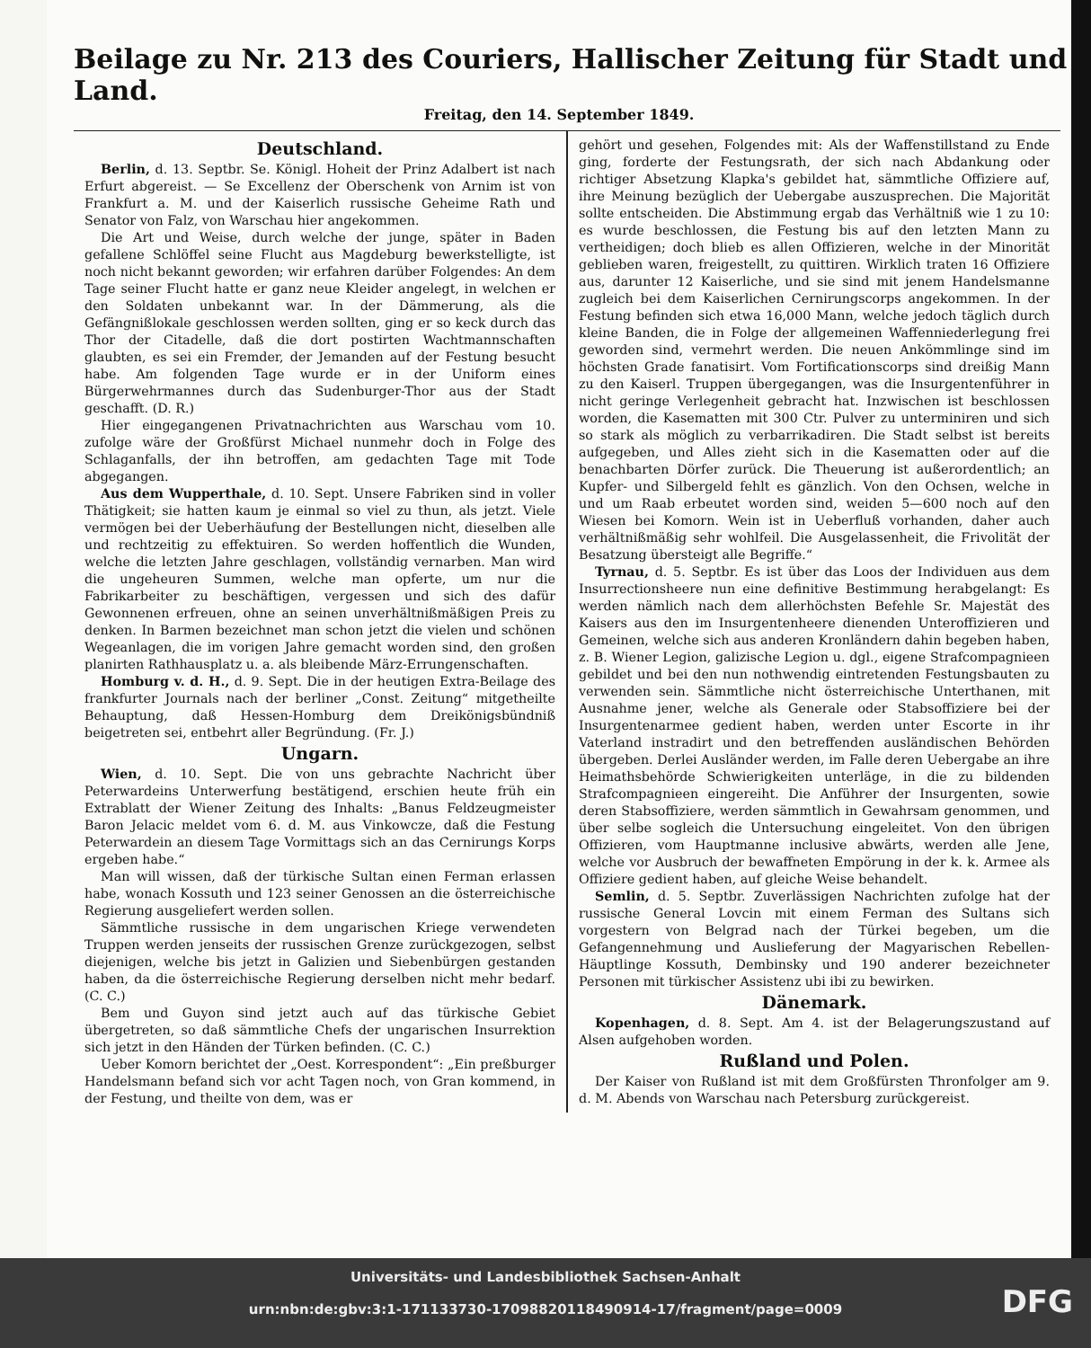Beilage zu Nr. 213 des Couriers, Hallischer Zeitung für Stadt und Land.
Freitag, den 14. September 1849.
Deutschland.
Berlin, d. 13. Septbr. Se. Königl. Hoheit der Prinz Adalbert ist nach Erfurt abgereist. — Se Excellenz der Oberschenk von Arnim ist von Frankfurt a. M. und der Kaiserlich russische Geheime Rath und Senator von Falz, von Warschau hier angekommen.
Die Art und Weise, durch welche der junge, später in Baden gefallene Schlöffel seine Flucht aus Magdeburg bewerkstelligte, ist noch nicht bekannt geworden; wir erfahren darüber Folgendes: An dem Tage seiner Flucht hatte er ganz neue Kleider angelegt, in welchen er den Soldaten unbekannt war. In der Dämmerung, als die Gefängnißlokale geschlossen werden sollten, ging er so keck durch das Thor der Citadelle, daß die dort postirten Wachtmannschaften glaubten, es sei ein Fremder, der Jemanden auf der Festung besucht habe. Am folgenden Tage wurde er in der Uniform eines Bürgerwehrmannes durch das Sudenburger-Thor aus der Stadt geschafft. (D. R.)
Hier eingegangenen Privatnachrichten aus Warschau vom 10. zufolge wäre der Großfürst Michael nunmehr doch in Folge des Schlaganfalls, der ihn betroffen, am gedachten Tage mit Tode abgegangen.
Aus dem Wupperthale, d. 10. Sept. Unsere Fabriken sind in voller Thätigkeit; sie hatten kaum je einmal so viel zu thun, als jetzt. Viele vermögen bei der Ueberhäufung der Bestellungen nicht, dieselben alle und rechtzeitig zu effektuiren. So werden hoffentlich die Wunden, welche die letzten Jahre geschlagen, vollständig vernarben. Man wird die ungeheuren Summen, welche man opferte, um nur die Fabrikarbeiter zu beschäftigen, vergessen und sich des dafür Gewonnenen erfreuen, ohne an seinen unverhältnißmäßigen Preis zu denken. In Barmen bezeichnet man schon jetzt die vielen und schönen Wegeanlagen, die im vorigen Jahre gemacht worden sind, den großen planirten Rathhausplatz u. a. als bleibende März-Errungenschaften.
Homburg v. d. H., d. 9. Sept. Die in der heutigen Extra-Beilage des frankfurter Journals nach der berliner „Const. Zeitung“ mitgetheilte Behauptung, daß Hessen-Homburg dem Dreikönigsbündniß beigetreten sei, entbehrt aller Begründung. (Fr. J.)
Ungarn.
Wien, d. 10. Sept. Die von uns gebrachte Nachricht über Peterwardeins Unterwerfung bestätigend, erschien heute früh ein Extrablatt der Wiener Zeitung des Inhalts: „Banus Feldzeugmeister Baron Jelacic meldet vom 6. d. M. aus Vinkowcze, daß die Festung Peterwardein an diesem Tage Vormittags sich an das Cernirungs Korps ergeben habe.“
Man will wissen, daß der türkische Sultan einen Ferman erlassen habe, wonach Kossuth und 123 seiner Genossen an die österreichische Regierung ausgeliefert werden sollen.
Sämmtliche russische in dem ungarischen Kriege verwendeten Truppen werden jenseits der russischen Grenze zurückgezogen, selbst diejenigen, welche bis jetzt in Galizien und Siebenbürgen gestanden haben, da die österreichische Regierung derselben nicht mehr bedarf. (C. C.)
Bem und Guyon sind jetzt auch auf das türkische Gebiet übergetreten, so daß sämmtliche Chefs der ungarischen Insurrektion sich jetzt in den Händen der Türken befinden. (C. C.)
Ueber Komorn berichtet der „Oest. Korrespondent“: „Ein preßburger Handelsmann befand sich vor acht Tagen noch, von Gran kommend, in der Festung, und theilte von dem, was er
gehört und gesehen, Folgendes mit: Als der Waffenstillstand zu Ende ging, forderte der Festungsrath, der sich nach Abdankung oder richtiger Absetzung Klapka's gebildet hat, sämmtliche Offiziere auf, ihre Meinung bezüglich der Uebergabe auszusprechen. Die Majorität sollte entscheiden. Die Abstimmung ergab das Verhältniß wie 1 zu 10: es wurde beschlossen, die Festung bis auf den letzten Mann zu vertheidigen; doch blieb es allen Offizieren, welche in der Minorität geblieben waren, freigestellt, zu quittiren. Wirklich traten 16 Offiziere aus, darunter 12 Kaiserliche, und sie sind mit jenem Handelsmanne zugleich bei dem Kaiserlichen Cernirungscorps angekommen. In der Festung befinden sich etwa 16,000 Mann, welche jedoch täglich durch kleine Banden, die in Folge der allgemeinen Waffenniederlegung frei geworden sind, vermehrt werden. Die neuen Ankömmlinge sind im höchsten Grade fanatisirt. Vom Fortificationscorps sind dreißig Mann zu den Kaiserl. Truppen übergegangen, was die Insurgentenführer in nicht geringe Verlegenheit gebracht hat. Inzwischen ist beschlossen worden, die Kasematten mit 300 Ctr. Pulver zu unterminiren und sich so stark als möglich zu verbarrikadiren. Die Stadt selbst ist bereits aufgegeben, und Alles zieht sich in die Kasematten oder auf die benachbarten Dörfer zurück. Die Theuerung ist außerordentlich; an Kupfer- und Silbergeld fehlt es gänzlich. Von den Ochsen, welche in und um Raab erbeutet worden sind, weiden 5—600 noch auf den Wiesen bei Komorn. Wein ist in Ueberfluß vorhanden, daher auch verhältnißmäßig sehr wohlfeil. Die Ausgelassenheit, die Frivolität der Besatzung übersteigt alle Begriffe.“
Tyrnau, d. 5. Septbr. Es ist über das Loos der Individuen aus dem Insurrectionsheere nun eine definitive Bestimmung herabgelangt: Es werden nämlich nach dem allerhöchsten Befehle Sr. Majestät des Kaisers aus den im Insurgentenheere dienenden Unteroffizieren und Gemeinen, welche sich aus anderen Kronländern dahin begeben haben, z. B. Wiener Legion, galizische Legion u. dgl., eigene Strafcompagnieen gebildet und bei den nun nothwendig eintretenden Festungsbauten zu verwenden sein. Sämmtliche nicht österreichische Unterthanen, mit Ausnahme jener, welche als Generale oder Stabsoffiziere bei der Insurgentenarmee gedient haben, werden unter Escorte in ihr Vaterland instradirt und den betreffenden ausländischen Behörden übergeben. Derlei Ausländer werden, im Falle deren Uebergabe an ihre Heimathsbehörde Schwierigkeiten unterläge, in die zu bildenden Strafcompagnieen eingereiht. Die Anführer der Insurgenten, sowie deren Stabsoffiziere, werden sämmtlich in Gewahrsam genommen, und über selbe sogleich die Untersuchung eingeleitet. Von den übrigen Offizieren, vom Hauptmanne inclusive abwärts, werden alle Jene, welche vor Ausbruch der bewaffneten Empörung in der k. k. Armee als Offiziere gedient haben, auf gleiche Weise behandelt.
Semlin, d. 5. Septbr. Zuverlässigen Nachrichten zufolge hat der russische General Lovcin mit einem Ferman des Sultans sich vorgestern von Belgrad nach der Türkei begeben, um die Gefangennehmung und Auslieferung der Magyarischen Rebellen-Häuptlinge Kossuth, Dembinsky und 190 anderer bezeichneter Personen mit türkischer Assistenz ubi ibi zu bewirken.
Dänemark.
Kopenhagen, d. 8. Sept. Am 4. ist der Belagerungszustand auf Alsen aufgehoben worden.
Rußland und Polen.
Der Kaiser von Rußland ist mit dem Großfürsten Thronfolger am 9. d. M. Abends von Warschau nach Petersburg zurückgereist.
Universitäts- und Landesbibliothek Sachsen-Anhalt
urn:nbn:de:gbv:3:1-171133730-17098820118490914-17/fragment/page=0009
DFG